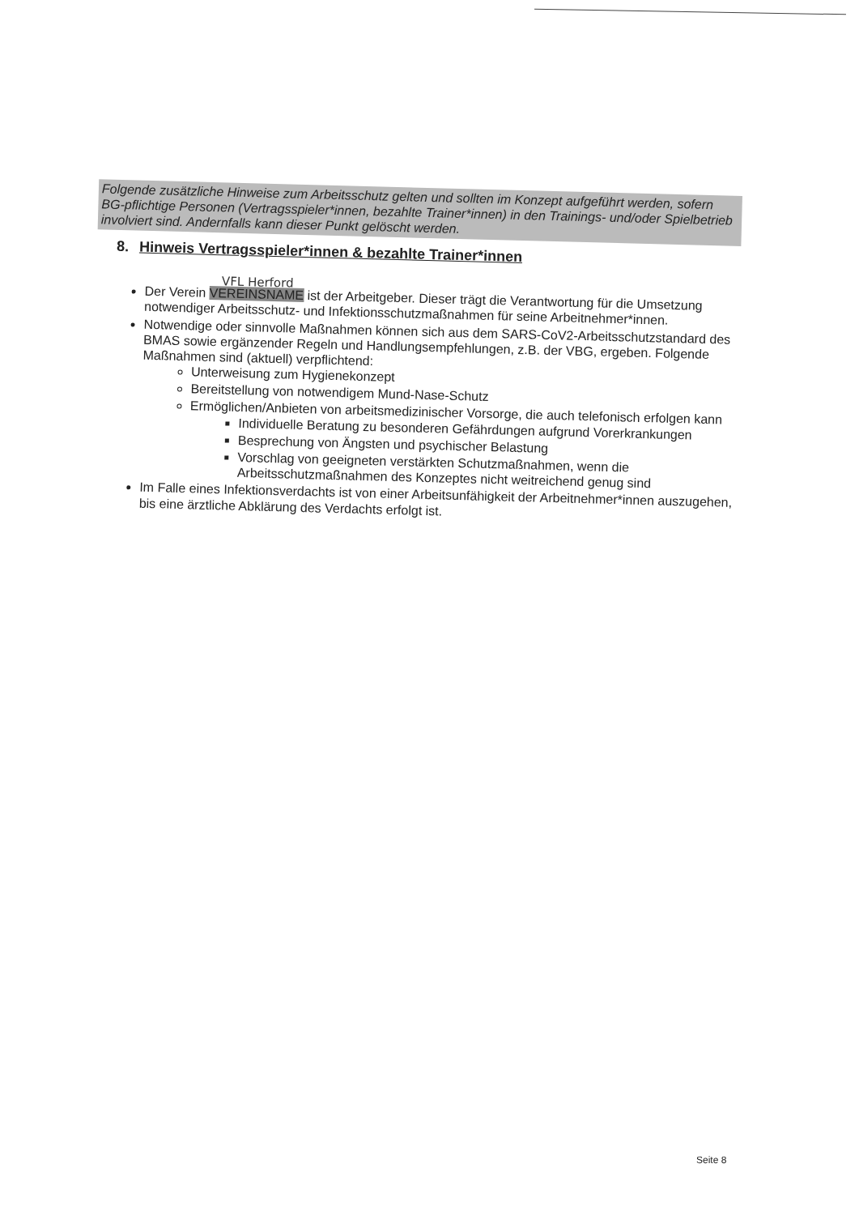Folgende zusätzliche Hinweise zum Arbeitsschutz gelten und sollten im Konzept aufgeführt werden, sofern BG-pflichtige Personen (Vertragsspieler*innen, bezahlte Trainer*innen) in den Trainings- und/oder Spielbetrieb involviert sind. Andernfalls kann dieser Punkt gelöscht werden.
8. Hinweis Vertragsspieler*innen & bezahlte Trainer*innen
VFL Herford
Der Verein VEREINSNAME ist der Arbeitgeber. Dieser trägt die Verantwortung für die Umsetzung notwendiger Arbeitsschutz- und Infektionsschutzmaßnahmen für seine Arbeitnehmer*innen.
Notwendige oder sinnvolle Maßnahmen können sich aus dem SARS-CoV2-Arbeitsschutzstandard des BMAS sowie ergänzender Regeln und Handlungsempfehlungen, z.B. der VBG, ergeben. Folgende Maßnahmen sind (aktuell) verpflichtend:
Unterweisung zum Hygienekonzept
Bereitstellung von notwendigem Mund-Nase-Schutz
Ermöglichen/Anbieten von arbeitsmedizinischer Vorsorge, die auch telefonisch erfolgen kann
Individuelle Beratung zu besonderen Gefährdungen aufgrund Vorerkrankungen
Besprechung von Ängsten und psychischer Belastung
Vorschlag von geeigneten verstärkten Schutzmaßnahmen, wenn die Arbeitsschutzmaßnahmen des Konzeptes nicht weitreichend genug sind
Im Falle eines Infektionsverdachts ist von einer Arbeitsunfähigkeit der Arbeitnehmer*innen auszugehen, bis eine ärztliche Abklärung des Verdachts erfolgt ist.
Seite 8